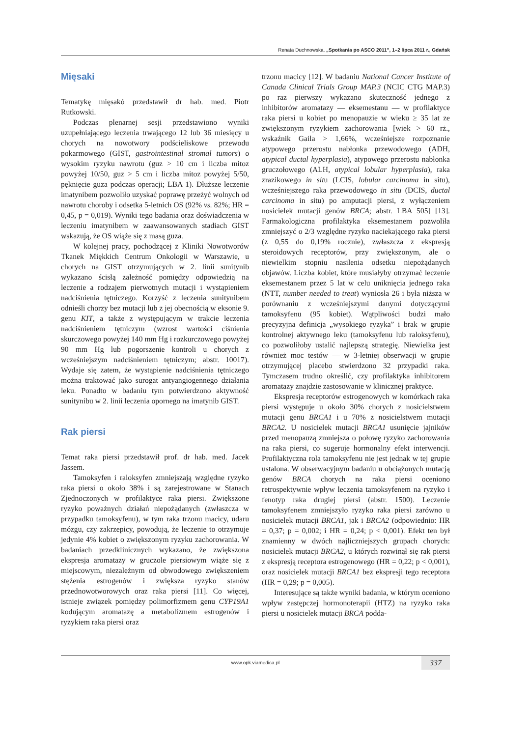Renata Duchnowska, „Spotkania po ASCO 2011”, 1–2 lipca 2011 r., Gdańsk
Mięsaki
Tematykę mięsakó przedstawił dr hab. med. Piotr Rutkowski.
Podczas plenarnej sesji przedstawiono wyniki uzupełniającego leczenia trwającego 12 lub 36 miesięcy u chorych na nowotwory podścieliskowe przewodu pokarmowego (GIST, gastrointestinal stromal tumors) o wysokim ryzyku nawrotu (guz > 10 cm i liczba mitoz powyżej 10/50, guz > 5 cm i liczba mitoz powyżej 5/50, pęknięcie guza podczas operacji; LBA 1). Dłuższe leczenie imatynibem pozwoliło uzyskać poprawę przeżyć wolnych od nawrotu choroby i odsetka 5-letnich OS (92% vs. 82%; HR = 0,45, p = 0,019). Wyniki tego badania oraz doświadczenia w leczeniu imatynibem w zaawansowanych stadiach GIST wskazują, że OS wiąże się z masą guza.
W kolejnej pracy, pochodzącej z Kliniki Nowotworów Tkanek Miękkich Centrum Onkologii w Warszawie, u chorych na GIST otrzymujących w 2. linii sunitynib wykazano ścisłą zależność pomiędzy odpowiedzią na leczenie a rodzajem pierwotnych mutacji i wystąpieniem nadciśnienia tętniczego. Korzyść z leczenia sunitynibem odnieśli chorzy bez mutacji lub z jej obecnością w eksonie 9. genu KIT, a także z występującym w trakcie leczenia nadciśnieniem tętniczym (wzrost wartości ciśnienia skurczowego powyżej 140 mm Hg i rozkurczowego powyżej 90 mm Hg lub pogorszenie kontroli u chorych z wcześniejszym nadciśnieniem tętniczym; abstr. 10017). Wydaje się zatem, że wystąpienie nadciśnienia tętniczego można traktować jako surogat antyangiogennego działania leku. Ponadto w badaniu tym potwierdzono aktywność sunitynibu w 2. linii leczenia opornego na imatynib GIST.
Rak piersi
Temat raka piersi przedstawił prof. dr hab. med. Jacek Jassem.
Tamoksyfen i raloksyfen zmniejszają względne ryzyko raka piersi o około 38% i są zarejestrowane w Stanach Zjednoczonych w profilaktyce raka piersi. Zwiększone ryzyko poważnych działań niepożądanych (zwłaszcza w przypadku tamoksyfenu), w tym raka trzonu macicy, udaru mózgu, czy zakrzepicy, powodują, że leczenie to otrzymuje jedynie 4% kobiet o zwiększonym ryzyku zachorowania. W badaniach przedklinicznych wykazano, że zwiększona ekspresja aromatazy w gruczole piersiowym wiąże się z miejscowym, niezależnym od obwodowego zwiększeniem stężenia estrogenów i zwiększa ryzyko stanów przednowotworowych oraz raka piersi [11]. Co więcej, istnieje związek pomiędzy polimorfizmem genu CYP19A1 kodującym aromatazę a metabolizmem estrogenów i ryzykiem raka piersi oraz
trzonu macicy [12]. W badaniu National Cancer Institute of Canada Clinical Trials Group MAP.3 (NCIC CTG MAP.3) po raz pierwszy wykazano skuteczność jednego z inhibitorów aromatazy — eksemestanu — w profilaktyce raka piersi u kobiet po menopauzie w wieku ≥ 35 lat ze zwiększonym ryzykiem zachorowania [wiek > 60 rż., wskaźnik Gaila > 1,66%, wcześniejsze rozpoznanie atypowego przerostu nabłonka przewodowego (ADH, atypical ductal hyperplasia), atypowego przerostu nabłonka gruczołowego (ALH, atypical lobular hyperplasia), raka zrazikowego in situ (LCIS, lobular carcinoma in situ), wcześniejszego raka przewodowego in situ (DCIS, ductal carcinoma in situ) po amputacji piersi, z wyłączeniem nosicielek mutacji genów BRCA; abstr. LBA 505] [13]. Farmakologiczna profilaktyka eksemestanem pozwoliła zmniejszyć o 2/3 względne ryzyko naciekającego raka piersi (z 0,55 do 0,19% rocznie), zwłaszcza z ekspresją steroidowych receptorów, przy zwiększonym, ale o niewielkim stopniu nasilenia odsetku niepożądanych objawów. Liczba kobiet, które musiałyby otrzymać leczenie eksemestanem przez 5 lat w celu uniknięcia jednego raka (NTT, number needed to treat) wyniosła 26 i była niższa w porównaniu z wcześniejszymi danymi dotyczącymi tamoksyfenu (95 kobiet). Wątpliwości budzi mało precyzyjna definicja „wysokiego ryzyka” i brak w grupie kontrolnej aktywnego leku (tamoksyfenu lub raloksyfenu), co pozwoliłoby ustalić najlepszą strategię. Niewielka jest również moc testów — w 3-letniej obserwacji w grupie otrzymującej placebo stwierdzono 32 przypadki raka. Tymczasem trudno określić, czy profilaktyka inhibitorem aromatazy znajdzie zastosowanie w klinicznej praktyce.
Ekspresja receptorów estrogenowych w komórkach raka piersi występuje u około 30% chorych z nosicielstwem mutacji genu BRCA1 i u 70% z nosicielstwem mutacji BRCA2. U nosicielek mutacji BRCA1 usunięcie jajników przed menopauzą zmniejsza o połowę ryzyko zachorowania na raka piersi, co sugeruje hormonalny efekt interwencji. Profilaktyczna rola tamoksyfenu nie jest jednak w tej grupie ustalona. W obserwacyjnym badaniu u obciążonych mutacją genów BRCA chorych na raka piersi oceniono retrospektywnie wpływ leczenia tamoksyfenem na ryzyko i fenotyp raka drugiej piersi (abstr. 1500). Leczenie tamoksyfenem zmniejszyło ryzyko raka piersi zarówno u nosicielek mutacji BRCA1, jak i BRCA2 (odpowiednio: HR = 0,37; p = 0,002; i HR = 0,24; p < 0,001). Efekt ten był znamienny w dwóch najliczniejszych grupach chorych: nosicielek mutacji BRCA2, u których rozwinął się rak piersi z ekspresją receptora estrogenowego (HR = 0,22; p < 0,001), oraz nosicielek mutacji BRCA1 bez ekspresji tego receptora (HR = 0,29; p = 0,005).
Interesujące są także wyniki badania, w którym oceniono wpływ zastępczej hormonoterapii (HTZ) na ryzyko raka piersi u nosicielek mutacji BRCA podda-
www.opk.viamedica.pl
337